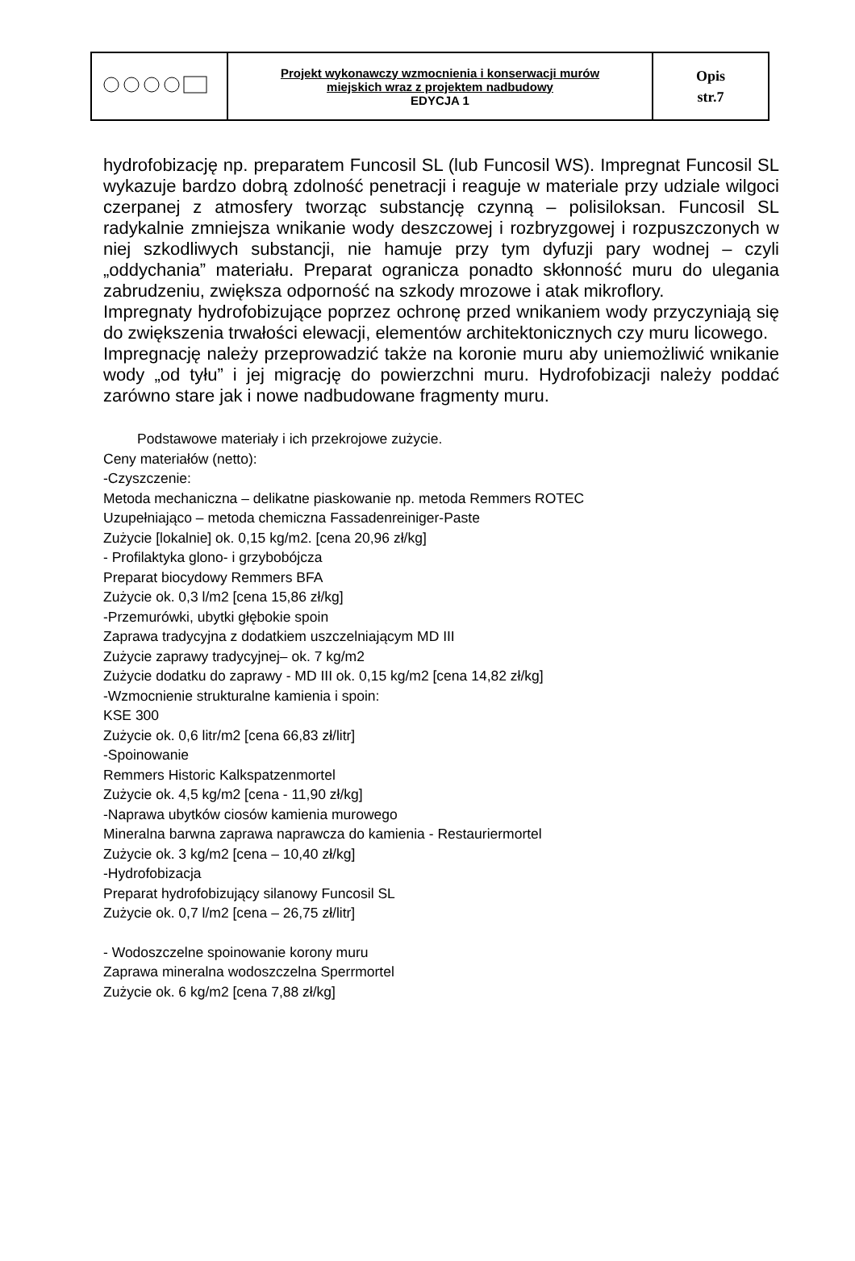| | Projekt wykonawczy wzmocnienia i konserwacji murów miejskich wraz z projektem nadbudowy EDYCJA 1 | Opis str.7 |
hydrofobizację np. preparatem Funcosil SL (lub Funcosil WS). Impregnat Funcosil SL wykazuje bardzo dobrą zdolność penetracji i reaguje w materiale przy udziale wilgoci czerpanej z atmosfery tworząc substancję czynną – polisiloksan. Funcosil SL radykalnie zmniejsza wnikanie wody deszczowej i rozbryzgowej i rozpuszczonych w niej szkodliwych substancji, nie hamuje przy tym dyfuzji pary wodnej – czyli „oddychania” materiału. Preparat ogranicza ponadto skłonność muru do ulegania zabrudzeniu, zwiększa odporność na szkody mrozowe i atak mikroflory.
Impregnaty hydrofobizujące poprzez ochronę przed wnikaniem wody przyczyniają się do zwiększenia trwałości elewacji, elementów architektonicznych czy muru licowego.
Impregnację należy przeprowadzić także na koronie muru aby uniemożliwić wnikanie wody „od tyłu” i jej migrację do powierzchni muru. Hydrofobizacji należy poddać zarówno stare jak i nowe nadbudowane fragmenty muru.
Podstawowe materiały i ich przekrojowe zużycie.
Ceny materiałów (netto):
-Czyszczenie:
Metoda mechaniczna – delikatne piaskowanie np. metoda Remmers ROTEC
Uzupełniająco – metoda chemiczna Fassadenreiniger-Paste
Zużycie [lokalnie] ok. 0,15 kg/m2. [cena 20,96 zł/kg]
- Profilaktyka glono- i grzybobójcza
Preparat biocydowy Remmers BFA
Zużycie ok. 0,3 l/m2 [cena 15,86 zł/kg]
-Przemurówki, ubytki głębokie spoin
Zaprawa tradycyjna z dodatkiem uszczelniającym MD III
Zużycie zaprawy tradycyjnej– ok. 7 kg/m2
Zużycie dodatku do zaprawy - MD III ok. 0,15 kg/m2 [cena 14,82 zł/kg]
-Wzmocnienie strukturalne kamienia i spoin:
KSE 300
Zużycie ok. 0,6 litr/m2 [cena 66,83 zł/litr]
-Spoinowanie
Remmers Historic Kalkspatzenmortel
Zużycie ok. 4,5 kg/m2 [cena - 11,90 zł/kg]
-Naprawa ubytków ciosów kamienia murowego
Mineralna barwna zaprawa naprawcza do kamienia - Restauriermortel
Zużycie ok. 3 kg/m2 [cena – 10,40 zł/kg]
-Hydrofobizacja
Preparat hydrofobizujący silanowy Funcosil SL
Zużycie ok. 0,7 l/m2 [cena – 26,75 zł/litr]
- Wodoszczelne spoinowanie korony muru
Zaprawa mineralna wodoszczelna Sperrmortel
Zużycie ok. 6 kg/m2 [cena 7,88 zł/kg]